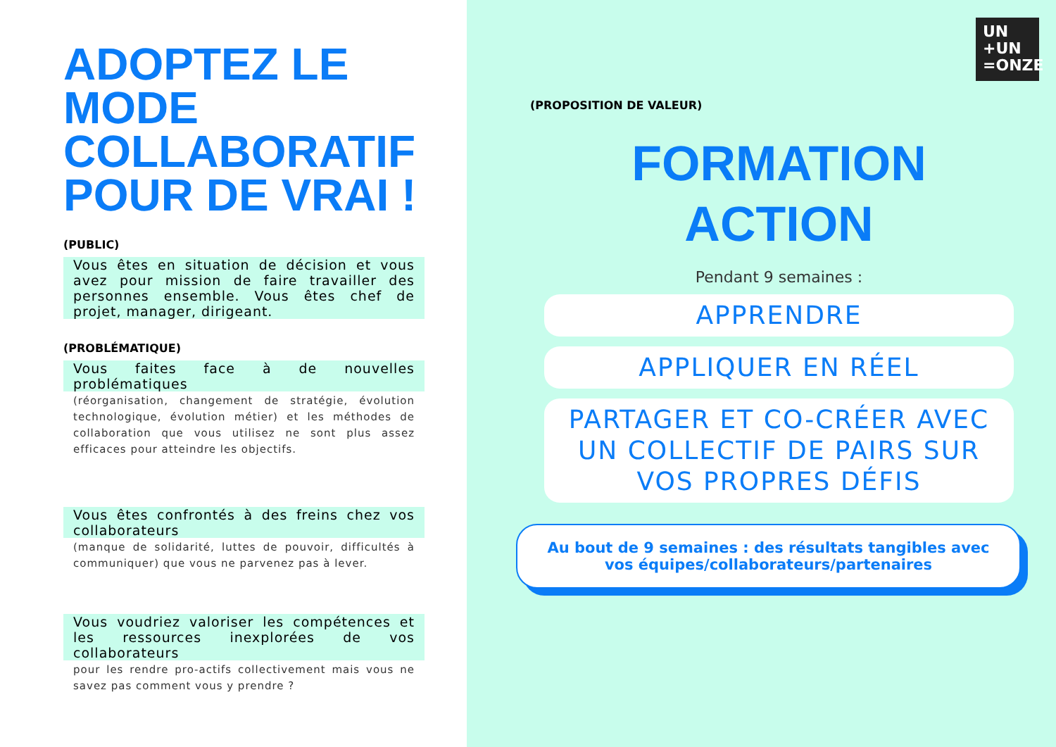ADOPTEZ LE MODE COLLABORATIF POUR DE VRAI !
(PUBLIC)
Vous êtes en situation de décision et vous avez pour mission de faire travailler des personnes ensemble. Vous êtes chef de projet, manager, dirigeant.
(PROBLÉMATIQUE)
Vous faites face à de nouvelles problématiques
(réorganisation, changement de stratégie, évolution technologique, évolution métier) et les méthodes de collaboration que vous utilisez ne sont plus assez efficaces pour atteindre les objectifs.
Vous êtes confrontés à des freins chez vos collaborateurs
(manque de solidarité, luttes de pouvoir, difficultés à communiquer) que vous ne parvenez pas à lever.
Vous voudriez valoriser les compétences et les ressources inexplorées de vos collaborateurs
pour les rendre pro-actifs collectivement mais vous ne savez pas comment vous y prendre ?
(PROPOSITION DE VALEUR)
FORMATION
ACTION
Pendant 9 semaines :
APPRENDRE
APPLIQUER EN RÉEL
PARTAGER ET CO-CRÉER AVEC UN COLLECTIF DE PAIRS SUR VOS PROPRES DÉFIS
Au bout de 9 semaines : des résultats tangibles avec vos équipes/collaborateurs/partenaires
UN
+UN
=ONZE